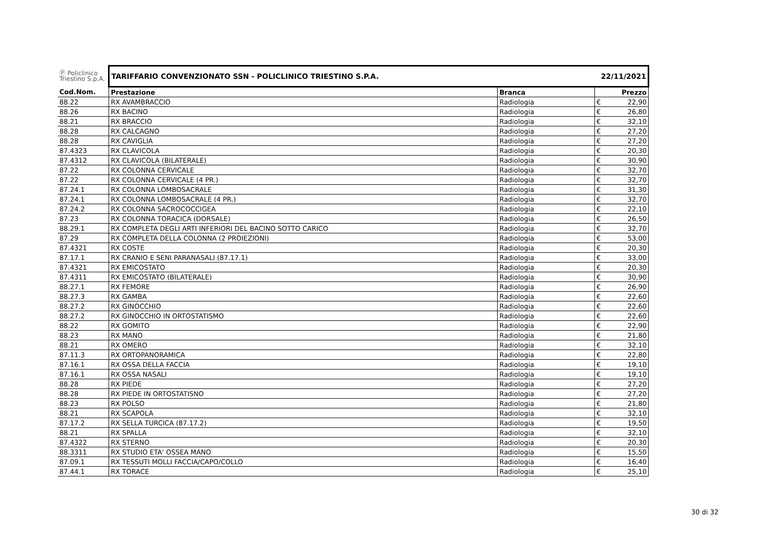| Ⓟ Policlinico Triestino S.p.A. | TARIFFARIO CONVENZIONATO SSN - POLICLINICO TRIESTINO S.P.A. | | 22/11/2021 | |
| Cod.Nom. | Prestazione | Branca | | Prezzo |
| 88.22 | RX AVAMBRACCIO | Radiologia | € | 22,90 |
| 88.26 | RX BACINO | Radiologia | € | 26,80 |
| 88.21 | RX BRACCIO | Radiologia | € | 32,10 |
| 88.28 | RX CALCAGNO | Radiologia | € | 27,20 |
| 88.28 | RX CAVIGLIA | Radiologia | € | 27,20 |
| 87.4323 | RX CLAVICOLA | Radiologia | € | 20,30 |
| 87.4312 | RX CLAVICOLA (BILATERALE) | Radiologia | € | 30,90 |
| 87.22 | RX COLONNA CERVICALE | Radiologia | € | 32,70 |
| 87.22 | RX COLONNA CERVICALE (4 PR.) | Radiologia | € | 32,70 |
| 87.24.1 | RX COLONNA LOMBOSACRALE | Radiologia | € | 31,30 |
| 87.24.1 | RX COLONNA LOMBOSACRALE (4 PR.) | Radiologia | € | 32,70 |
| 87.24.2 | RX COLONNA SACROCOCCIGEA | Radiologia | € | 22,10 |
| 87.23 | RX COLONNA TORACICA (DORSALE) | Radiologia | € | 26,50 |
| 88.29.1 | RX COMPLETA DEGLI ARTI INFERIORI DEL BACINO SOTTO CARICO | Radiologia | € | 32,70 |
| 87.29 | RX COMPLETA DELLA COLONNA (2 PROIEZIONI) | Radiologia | € | 53,00 |
| 87.4321 | RX COSTE | Radiologia | € | 20,30 |
| 87.17.1 | RX CRANIO E SENI PARANASALI (87.17.1) | Radiologia | € | 33,00 |
| 87.4321 | RX EMICOSTATO | Radiologia | € | 20,30 |
| 87.4311 | RX EMICOSTATO (BILATERALE) | Radiologia | € | 30,90 |
| 88.27.1 | RX FEMORE | Radiologia | € | 26,90 |
| 88.27.3 | RX GAMBA | Radiologia | € | 22,60 |
| 88.27.2 | RX GINOCCHIO | Radiologia | € | 22,60 |
| 88.27.2 | RX GINOCCHIO IN ORTOSTATISMO | Radiologia | € | 22,60 |
| 88.22 | RX GOMITO | Radiologia | € | 22,90 |
| 88.23 | RX MANO | Radiologia | € | 21,80 |
| 88.21 | RX OMERO | Radiologia | € | 32,10 |
| 87.11.3 | RX ORTOPANORAMICA | Radiologia | € | 22,80 |
| 87.16.1 | RX OSSA DELLA FACCIA | Radiologia | € | 19,10 |
| 87.16.1 | RX OSSA NASALI | Radiologia | € | 19,10 |
| 88.28 | RX PIEDE | Radiologia | € | 27,20 |
| 88.28 | RX PIEDE IN ORTOSTATISNO | Radiologia | € | 27,20 |
| 88.23 | RX POLSO | Radiologia | € | 21,80 |
| 88.21 | RX SCAPOLA | Radiologia | € | 32,10 |
| 87.17.2 | RX SELLA TURCICA (87.17.2) | Radiologia | € | 19,50 |
| 88.21 | RX SPALLA | Radiologia | € | 32,10 |
| 87.4322 | RX STERNO | Radiologia | € | 20,30 |
| 88.3311 | RX STUDIO ETA' OSSEA MANO | Radiologia | € | 15,50 |
| 87.09.1 | RX TESSUTI MOLLI FACCIA/CAPO/COLLO | Radiologia | € | 16,40 |
| 87.44.1 | RX TORACE | Radiologia | € | 25,10 |
30 di 32